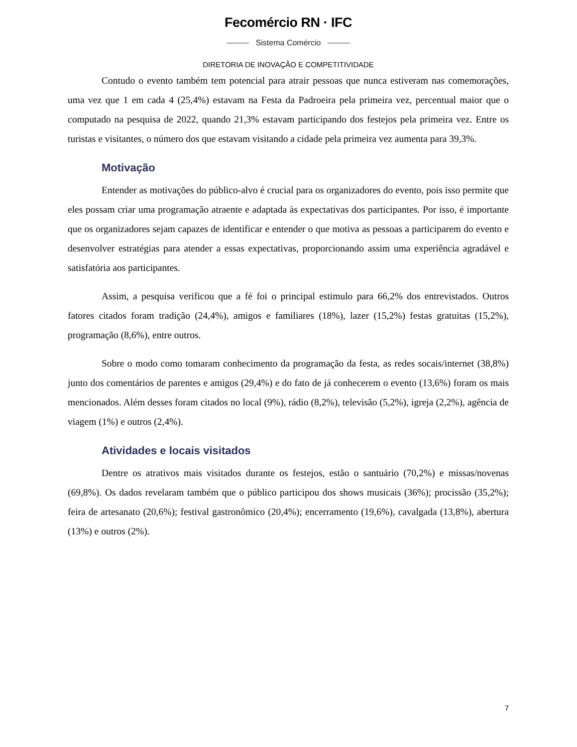Fecomércio RN · IFC
Sistema Comércio
DIRETORIA DE INOVAÇÃO E COMPETITIVIDADE
Contudo o evento também tem potencial para atrair pessoas que nunca estiveram nas comemorações, uma vez que 1 em cada 4 (25,4%) estavam na Festa da Padroeira pela primeira vez, percentual maior que o computado na pesquisa de 2022, quando 21,3% estavam participando dos festejos pela primeira vez. Entre os turistas e visitantes, o número dos que estavam visitando a cidade pela primeira vez aumenta para 39,3%.
Motivação
Entender as motivações do público-alvo é crucial para os organizadores do evento, pois isso permite que eles possam criar uma programação atraente e adaptada às expectativas dos participantes. Por isso, é importante que os organizadores sejam capazes de identificar e entender o que motiva as pessoas a participarem do evento e desenvolver estratégias para atender a essas expectativas, proporcionando assim uma experiência agradável e satisfatória aos participantes.
Assim, a pesquisa verificou que a fé foi o principal estimulo para 66,2% dos entrevistados. Outros fatores citados foram tradição (24,4%), amigos e familiares (18%), lazer (15,2%) festas gratuitas (15,2%), programação (8,6%), entre outros.
Sobre o modo como tomaram conhecimento da programação da festa, as redes socais/internet (38,8%) junto dos comentários de parentes e amigos (29,4%) e do fato de já conhecerem o evento (13,6%) foram os mais mencionados. Além desses foram citados no local (9%), rádio (8,2%), televisão (5,2%), igreja (2,2%), agência de viagem (1%) e outros (2,4%).
Atividades e locais visitados
Dentre os atrativos mais visitados durante os festejos, estão o santuário (70,2%) e missas/novenas (69,8%). Os dados revelaram também que o público participou dos shows musicais (36%); procissão (35,2%); feira de artesanato (20,6%); festival gastronômico (20,4%); encerramento (19,6%), cavalgada (13,8%), abertura (13%) e outros (2%).
7